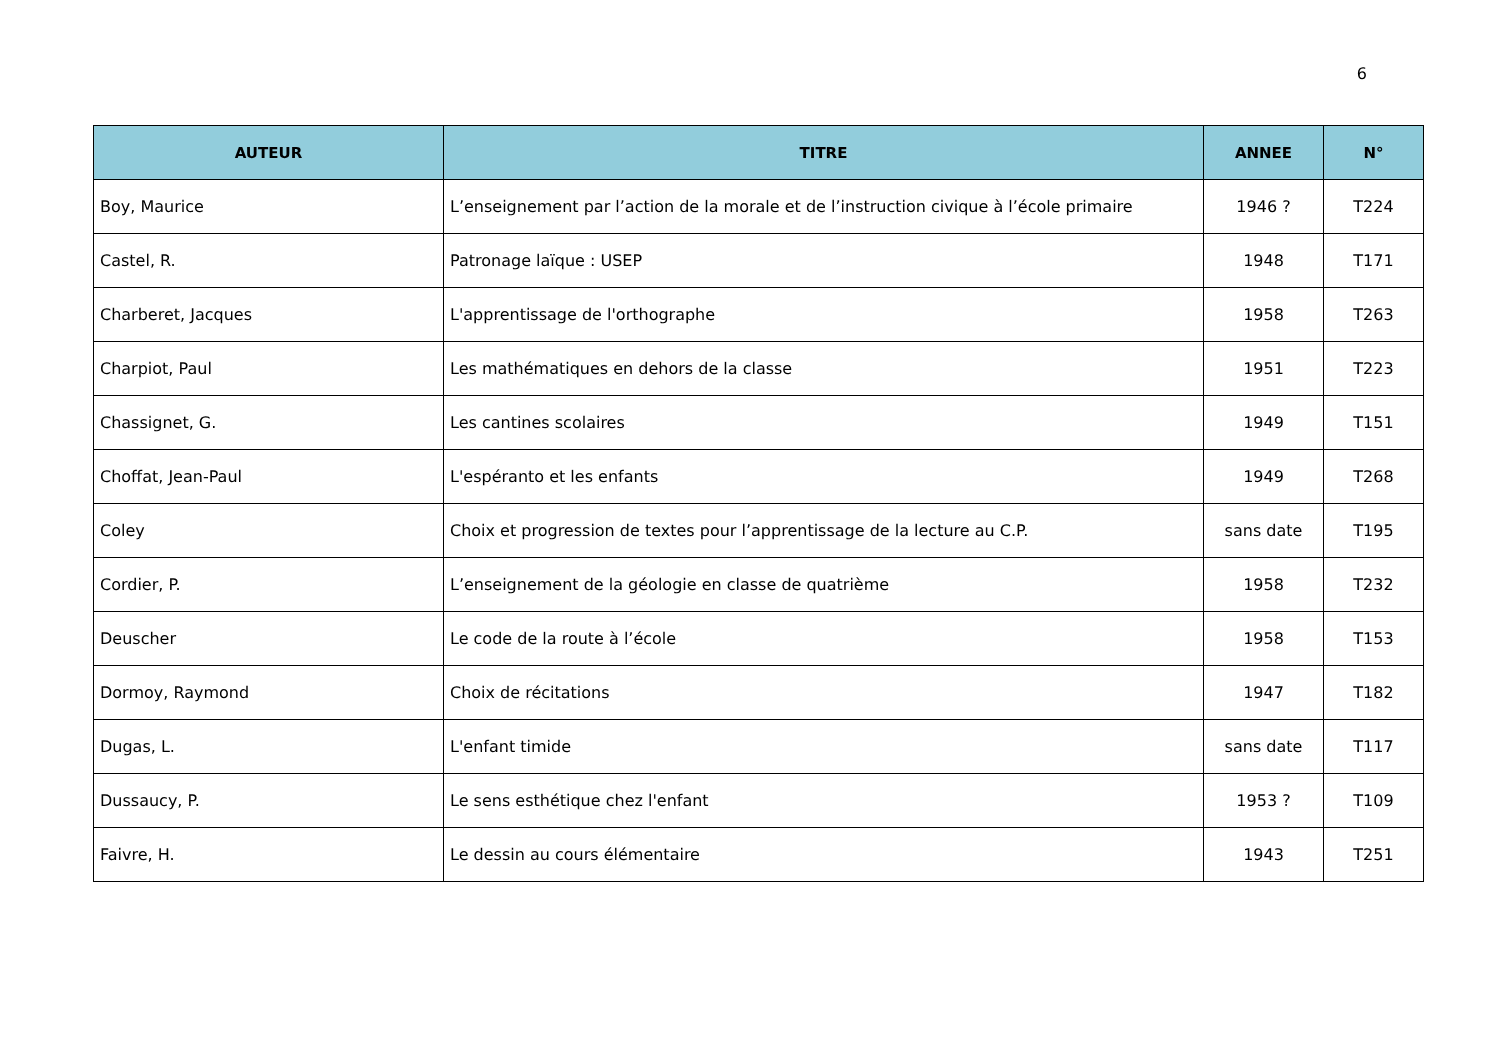6
| AUTEUR | TITRE | ANNEE | N° |
| --- | --- | --- | --- |
| Boy, Maurice | L’enseignement par l’action de la morale et de l’instruction civique à l’école primaire | 1946 ? | T224 |
| Castel, R. | Patronage laïque : USEP | 1948 | T171 |
| Charberet, Jacques | L'apprentissage de l'orthographe | 1958 | T263 |
| Charpiot, Paul | Les mathématiques en dehors de la classe | 1951 | T223 |
| Chassignet, G. | Les cantines scolaires | 1949 | T151 |
| Choffat, Jean-Paul | L'espéranto et les enfants | 1949 | T268 |
| Coley | Choix et progression de textes pour l’apprentissage de la lecture au C.P. | sans date | T195 |
| Cordier, P. | L’enseignement de la géologie en classe de quatrième | 1958 | T232 |
| Deuscher | Le code de la route à l’école | 1958 | T153 |
| Dormoy, Raymond | Choix de récitations | 1947 | T182 |
| Dugas, L. | L'enfant timide | sans date | T117 |
| Dussaucy, P. | Le sens esthétique chez l'enfant | 1953 ? | T109 |
| Faivre, H. | Le dessin au cours élémentaire | 1943 | T251 |